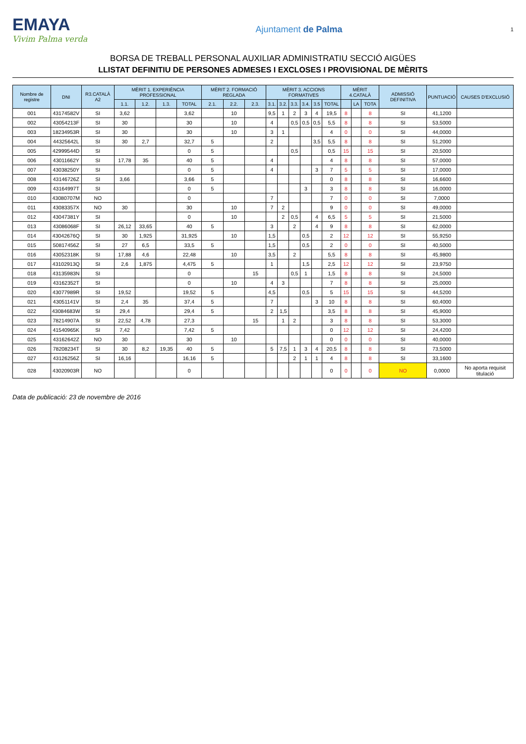EMAYA
Vivim Palma verda
Ajuntament de Palma
1
BORSA DE TREBALL PERSONAL AUXILIAR ADMINISTRATIU SECCIÓ AIGÜES
LLISTAT DEFINITIU DE PERSONES ADMESES I EXCLOSES I PROVISIONAL DE MÈRITS
| Nombre de registre | DNI | R3.CATALÀ A2 | MÈRIT 1. EXPERIÈNCIA PROFESSIONAL | | | | MÈRIT 2. FORMACIÓ REGLADA | | | MÈRIT 3. ACCIONS FORMATIVES | | | | | | MÈRIT 4.CATALÀ | | | ADMISSIÓ DEFINITIVA | PUNTUACIÓ | CAUSES D'EXCLUSIÓ |
| --- | --- | --- | --- | --- | --- | --- | --- | --- | --- | --- | --- | --- | --- | --- | --- | --- | --- | --- | --- | --- | --- |
| | | | 1.1. | 1.2. | 1.3. | TOTAL | 2.1. | 2.2. | 2.3. | 3.1. | 3.2. | 3.3. | 3.4. | 3.5 | TOTAL | | LA | TOTA | | | |
| 001 | 43174582V | SI | 3,62 | | | 3,62 | | 10 | | 9,5 | 1 | 2 | 3 | 4 | 19,5 | 8 | | 8 | SI | 41,1200 | |
| 002 | 43054213F | SI | 30 | | | 30 | | 10 | | 4 | | 0,5 | 0,5 | 0,5 | 5,5 | 8 | | 8 | SI | 53,5000 | |
| 003 | 18234953R | SI | 30 | | | 30 | | 10 | | 3 | 1 | | | | 4 | 0 | | 0 | SI | 44,0000 | |
| 004 | 44325642L | SI | 30 | 2,7 | | 32,7 | 5 | | | 2 | | | | 3,5 | 5,5 | 8 | | 8 | SI | 51,2000 | |
| 005 | 42999544D | SI | | | | 0 | 5 | | | | | 0,5 | | | 0,5 | 15 | | 15 | SI | 20,5000 | |
| 006 | 43011662Y | SI | 17,78 | 35 | | 40 | 5 | | | 4 | | | | | 4 | 8 | | 8 | SI | 57,0000 | |
| 007 | 43038250Y | SI | | | | 0 | 5 | | | 4 | | | | 3 | 7 | 5 | | 5 | SI | 17,0000 | |
| 008 | 43146726Z | SI | 3,66 | | | 3,66 | 5 | | | | | | | | 0 | 8 | | 8 | SI | 16,6600 | |
| 009 | 43164997T | SI | | | | 0 | 5 | | | | | | 3 | | 3 | 8 | | 8 | SI | 16,0000 | |
| 010 | 43080707M | NO | | | | 0 | | | | 7 | | | | | 7 | 0 | | 0 | SI | 7,0000 | |
| 011 | 43083357X | NO | 30 | | | 30 | | 10 | | 7 | 2 | | | | 9 | 0 | | 0 | SI | 49,0000 | |
| 012 | 43047381Y | SI | | | | 0 | | 10 | | | 2 | 0,5 | | 4 | 6,5 | 5 | | 5 | SI | 21,5000 | |
| 013 | 43086068F | SI | 26,12 | 33,65 | | 40 | 5 | | | 3 | | 2 | | 4 | 9 | 8 | | 8 | SI | 62,0000 | |
| 014 | 43042676Q | SI | 30 | 1,925 | | 31,925 | | 10 | | 1,5 | | | 0,5 | | 2 | 12 | | 12 | SI | 55,9250 | |
| 015 | 50817456Z | SI | 27 | 6,5 | | 33,5 | 5 | | | 1,5 | | | 0,5 | | 2 | 0 | | 0 | SI | 40,5000 | |
| 016 | 43052318K | SI | 17,88 | 4,6 | | 22,48 | | 10 | | 3,5 | | 2 | | | 5,5 | 8 | | 8 | SI | 45,9800 | |
| 017 | 43102913Q | SI | 2,6 | 1,875 | | 4,475 | 5 | | | 1 | | | 1,5 | | 2,5 | 12 | | 12 | SI | 23,9750 | |
| 018 | 43135983N | SI | | | | 0 | | | 15 | | | 0,5 | 1 | | 1,5 | 8 | | 8 | SI | 24,5000 | |
| 019 | 43162352T | SI | | | | 0 | | 10 | | 4 | 3 | | | | 7 | 8 | | 8 | SI | 25,0000 | |
| 020 | 43077989R | SI | 19,52 | | | 19,52 | 5 | | | 4,5 | | | 0,5 | | 5 | 15 | | 15 | SI | 44,5200 | |
| 021 | 43051141V | SI | 2,4 | 35 | | 37,4 | 5 | | | 7 | | | | 3 | 10 | 8 | | 8 | SI | 60,4000 | |
| 022 | 43084683W | SI | 29,4 | | | 29,4 | 5 | | | 2 | 1,5 | | | | 3,5 | 8 | | 8 | SI | 45,9000 | |
| 023 | 78214907A | SI | 22,52 | 4,78 | | 27,3 | | | 15 | | 1 | 2 | | | 3 | 8 | | 8 | SI | 53,3000 | |
| 024 | 41540965K | SI | 7,42 | | | 7,42 | 5 | | | | | | | | 0 | 12 | | 12 | SI | 24,4200 | |
| 025 | 43162642Z | NO | 30 | | | 30 | | 10 | | | | | | | 0 | 0 | | 0 | SI | 40,0000 | |
| 026 | 78208234T | SI | 30 | 8,2 | 19,35 | 40 | 5 | | | 5 | 7,5 | 1 | 3 | 4 | 20,5 | 8 | | 8 | SI | 73,5000 | |
| 027 | 43126256Z | SI | 16,16 | | | 16,16 | 5 | | | | | 2 | 1 | 1 | 4 | 8 | | 8 | SI | 33,1600 | |
| 028 | 43020903R | NO | | | | 0 | | | | | | | | | 0 | 0 | | 0 | NO | 0,0000 | No aporta requisit titulació |
Data de publicació: 23 de novembre de 2016